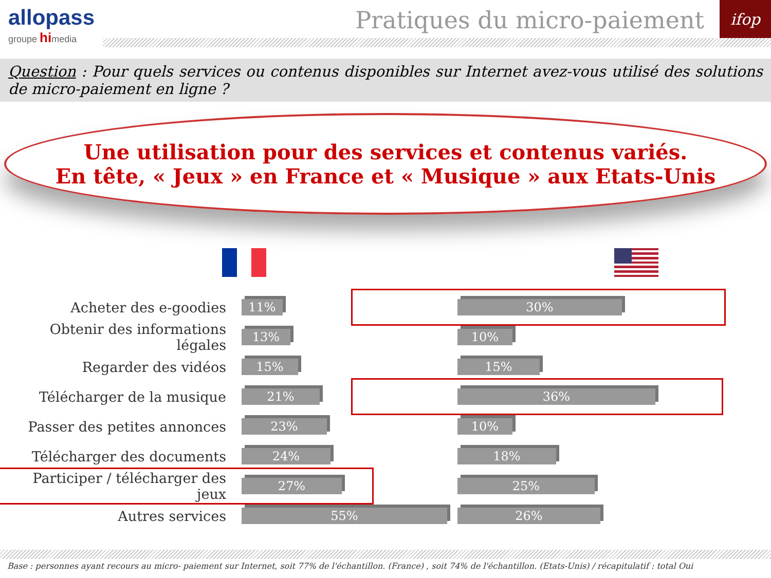allopass
groupe himedia
Pratiques du micro-paiement
ifop
Question : Pour quels services ou contenus disponibles sur Internet avez-vous utilisé des solutions de micro-paiement en ligne ?
Une utilisation pour des services et contenus variés.
En tête, « Jeux » en France et « Musique » aux Etats-Unis
Acheter des e-goodies
11%
Obtenir des informations légales
13%
Regarder des vidéos
15%
Télécharger de la musique
21%
Passer des petites annonces
23%
Télécharger des documents
24%
Participer / télécharger des jeux
27%
Autres services
55%
30%
10%
15%
36%
10%
18%
25%
26%
Base : personnes ayant recours au micro- paiement sur Internet, soit 77% de l'échantillon. (France) , soit 74% de l'échantillon. (Etats-Unis) / récapitulatif : total Oui